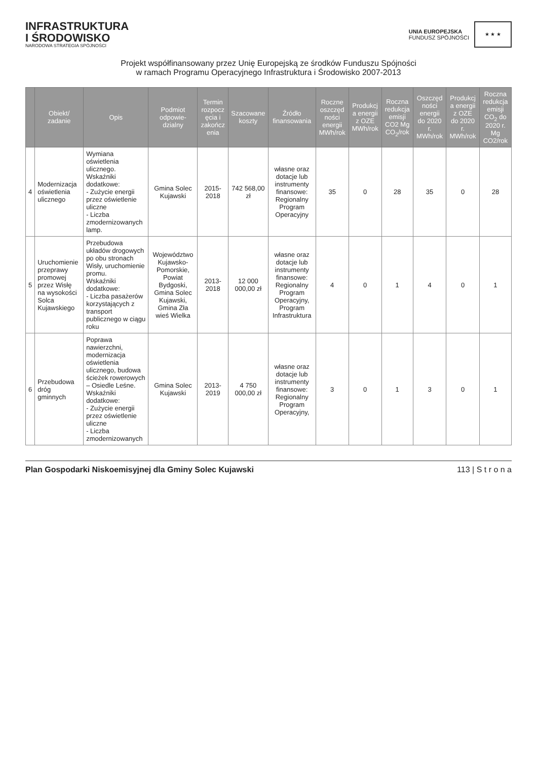INFRASTRUKTURA
I ŚRODOWISKO
NARODOWA STRATEGIA SPÓJNOŚCI
UNIA EUROPEJSKA
FUNDUSZ SPÓJNOŚCI
★ ★ ★
Projekt współfinansowany przez Unię Europejską ze środków Funduszu Spójności
w ramach Programu Operacyjnego Infrastruktura i Środowisko 2007-2013
| | Obiekt/ zadanie | Opis | Podmiot odpowie-dzialny | Termin rozpocz ęcia i zakończ enia | Szacowane koszty | Źródło finansowania | Roczne oszczęd ności energii MWh/rok | Produkcj a energii z OZE MWh/rok | Roczna redukcja emisji CO2 Mg CO<sub>2</sub>/rok | Oszczęd ności energii do 2020 r. MWh/rok | Produkcj a energii z OZE do 2020 r. MWh/rok | Roczna redukcja emisji CO<sub>2</sub> do 2020 r. Mg CO2/rok |
| --- | --- | --- | --- | --- | --- | --- | --- | --- | --- | --- | --- | --- |
| 4 | Modernizacja oświetlenia ulicznego | Wymiana oświetlenia ulicznego. Wskaźniki dodatkowe: - Zużycie energii przez oświetlenie uliczne - Liczba zmodernizowanych lamp. | Gmina Solec Kujawski | 2015-2018 | 742 568,00 zł | własne oraz dotacje lub instrumenty finansowe: Regionalny Program Operacyjny | 35 | 0 | 28 | 35 | 0 | 28 |
| 5 | Uruchomienie przeprawy promowej przez Wisłę na wysokości Solca Kujawskiego | Przebudowa układów drogowych po obu stronach Wisły, uruchomienie promu. Wskaźniki dodatkowe: - Liczba pasażerów korzystających z transport publicznego w ciągu roku | Województwo Kujawsko-Pomorskie, Powiat Bydgoski, Gmina Solec Kujawski, Gmina Zła wieś Wielka | 2013-2018 | 12 000 000,00 zł | własne oraz dotacje lub instrumenty finansowe: Regionalny Program Operacyjny, Program Infrastruktura | 4 | 0 | 1 | 4 | 0 | 1 |
| 6 | Przebudowa dróg gminnych | Poprawa nawierzchni, modernizacja oświetlenia ulicznego, budowa ścieżek rowerowych – Osiedle Leśne. Wskaźniki dodatkowe: - Zużycie energii przez oświetlenie uliczne - Liczba zmodernizowanych | Gmina Solec Kujawski | 2013-2019 | 4 750 000,00 zł | własne oraz dotacje lub instrumenty finansowe: Regionalny Program Operacyjny, | 3 | 0 | 1 | 3 | 0 | 1 |
Plan Gospodarki Niskoemisyjnej dla Gminy Solec Kujawski 113 | S t r o n a